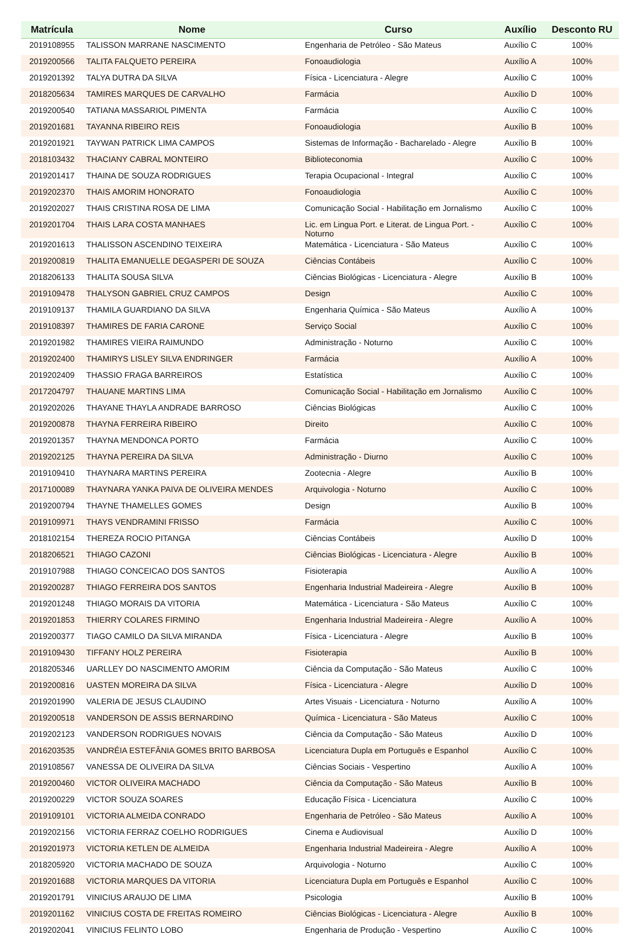| Matrícula | Nome | Curso | Auxílio | Desconto RU |
| --- | --- | --- | --- | --- |
| 2019108955 | TALISSON MARRANE NASCIMENTO | Engenharia de Petróleo - São Mateus | Auxílio C | 100% |
| 2019200566 | TALITA FALQUETO PEREIRA | Fonoaudiologia | Auxílio A | 100% |
| 2019201392 | TALYA DUTRA DA SILVA | Física - Licenciatura - Alegre | Auxílio C | 100% |
| 2018205634 | TAMIRES MARQUES DE CARVALHO | Farmácia | Auxílio D | 100% |
| 2019200540 | TATIANA MASSARIOL PIMENTA | Farmácia | Auxílio C | 100% |
| 2019201681 | TAYANNA RIBEIRO REIS | Fonoaudiologia | Auxílio B | 100% |
| 2019201921 | TAYWAN PATRICK LIMA CAMPOS | Sistemas de Informação - Bacharelado - Alegre | Auxílio B | 100% |
| 2018103432 | THACIANY CABRAL MONTEIRO | Biblioteconomia | Auxílio C | 100% |
| 2019201417 | THAINA DE SOUZA RODRIGUES | Terapia Ocupacional - Integral | Auxílio C | 100% |
| 2019202370 | THAIS AMORIM HONORATO | Fonoaudiologia | Auxílio C | 100% |
| 2019202027 | THAIS CRISTINA ROSA DE LIMA | Comunicação Social - Habilitação em Jornalismo | Auxílio C | 100% |
| 2019201704 | THAIS LARA COSTA MANHAES | Lic. em Lingua Port. e Literat. de Lingua Port. - Noturno | Auxílio C | 100% |
| 2019201613 | THALISSON ASCENDINO TEIXEIRA | Matemática - Licenciatura - São Mateus | Auxílio C | 100% |
| 2019200819 | THALITA EMANUELLE DEGASPERI DE SOUZA | Ciências Contábeis | Auxílio C | 100% |
| 2018206133 | THALITA SOUSA SILVA | Ciências Biológicas - Licenciatura - Alegre | Auxílio B | 100% |
| 2019109478 | THALYSON GABRIEL CRUZ CAMPOS | Design | Auxílio C | 100% |
| 2019109137 | THAMILA GUARDIANO DA SILVA | Engenharia Química - São Mateus | Auxílio A | 100% |
| 2019108397 | THAMIRES DE FARIA CARONE | Serviço Social | Auxílio C | 100% |
| 2019201982 | THAMIRES VIEIRA RAIMUNDO | Administração - Noturno | Auxílio C | 100% |
| 2019202400 | THAMIRYS LISLEY SILVA ENDRINGER | Farmácia | Auxílio A | 100% |
| 2019202409 | THASSIO FRAGA BARREIROS | Estatística | Auxílio C | 100% |
| 2017204797 | THAUANE MARTINS LIMA | Comunicação Social - Habilitação em Jornalismo | Auxílio C | 100% |
| 2019202026 | THAYANE THAYLA ANDRADE BARROSO | Ciências Biológicas | Auxílio C | 100% |
| 2019200878 | THAYNA FERREIRA RIBEIRO | Direito | Auxílio C | 100% |
| 2019201357 | THAYNA MENDONCA PORTO | Farmácia | Auxílio C | 100% |
| 2019202125 | THAYNA PEREIRA DA SILVA | Administração - Diurno | Auxílio C | 100% |
| 2019109410 | THAYNARA MARTINS PEREIRA | Zootecnia - Alegre | Auxílio B | 100% |
| 2017100089 | THAYNARA YANKA PAIVA DE OLIVEIRA MENDES | Arquivologia - Noturno | Auxílio C | 100% |
| 2019200794 | THAYNE THAMELLES GOMES | Design | Auxílio B | 100% |
| 2019109971 | THAYS VENDRAMINI FRISSO | Farmácia | Auxílio C | 100% |
| 2018102154 | THEREZA ROCIO PITANGA | Ciências Contábeis | Auxílio D | 100% |
| 2018206521 | THIAGO CAZONI | Ciências Biológicas - Licenciatura - Alegre | Auxílio B | 100% |
| 2019107988 | THIAGO CONCEICAO DOS SANTOS | Fisioterapia | Auxílio A | 100% |
| 2019200287 | THIAGO FERREIRA DOS SANTOS | Engenharia Industrial Madeireira - Alegre | Auxílio B | 100% |
| 2019201248 | THIAGO MORAIS DA VITORIA | Matemática - Licenciatura - São Mateus | Auxílio C | 100% |
| 2019201853 | THIERRY COLARES FIRMINO | Engenharia Industrial Madeireira - Alegre | Auxílio A | 100% |
| 2019200377 | TIAGO CAMILO DA SILVA MIRANDA | Física - Licenciatura - Alegre | Auxílio B | 100% |
| 2019109430 | TIFFANY HOLZ PEREIRA | Fisioterapia | Auxílio B | 100% |
| 2018205346 | UARLLEY DO NASCIMENTO AMORIM | Ciência da Computação - São Mateus | Auxílio C | 100% |
| 2019200816 | UASTEN MOREIRA DA SILVA | Física - Licenciatura - Alegre | Auxílio D | 100% |
| 2019201990 | VALERIA DE JESUS CLAUDINO | Artes Visuais - Licenciatura - Noturno | Auxílio A | 100% |
| 2019200518 | VANDERSON DE ASSIS BERNARDINO | Química - Licenciatura - São Mateus | Auxílio C | 100% |
| 2019202123 | VANDERSON RODRIGUES NOVAIS | Ciência da Computação - São Mateus | Auxílio D | 100% |
| 2016203535 | VANDRÉIA ESTEFÂNIA GOMES BRITO BARBOSA | Licenciatura Dupla em Português e Espanhol | Auxílio C | 100% |
| 2019108567 | VANESSA DE OLIVEIRA DA SILVA | Ciências Sociais - Vespertino | Auxílio A | 100% |
| 2019200460 | VICTOR OLIVEIRA MACHADO | Ciência da Computação - São Mateus | Auxílio B | 100% |
| 2019200229 | VICTOR SOUZA SOARES | Educação Física - Licenciatura | Auxílio C | 100% |
| 2019109101 | VICTORIA ALMEIDA CONRADO | Engenharia de Petróleo - São Mateus | Auxílio A | 100% |
| 2019202156 | VICTORIA FERRAZ COELHO RODRIGUES | Cinema e Audiovisual | Auxílio D | 100% |
| 2019201973 | VICTORIA KETLEN DE ALMEIDA | Engenharia Industrial Madeireira - Alegre | Auxílio A | 100% |
| 2018205920 | VICTORIA MACHADO DE SOUZA | Arquivologia - Noturno | Auxílio C | 100% |
| 2019201688 | VICTORIA MARQUES DA VITORIA | Licenciatura Dupla em Português e Espanhol | Auxílio C | 100% |
| 2019201791 | VINICIUS ARAUJO DE LIMA | Psicologia | Auxílio B | 100% |
| 2019201162 | VINICIUS COSTA DE FREITAS ROMEIRO | Ciências Biológicas - Licenciatura - Alegre | Auxílio B | 100% |
| 2019202041 | VINICIUS FELINTO LOBO | Engenharia de Produção - Vespertino | Auxílio C | 100% |